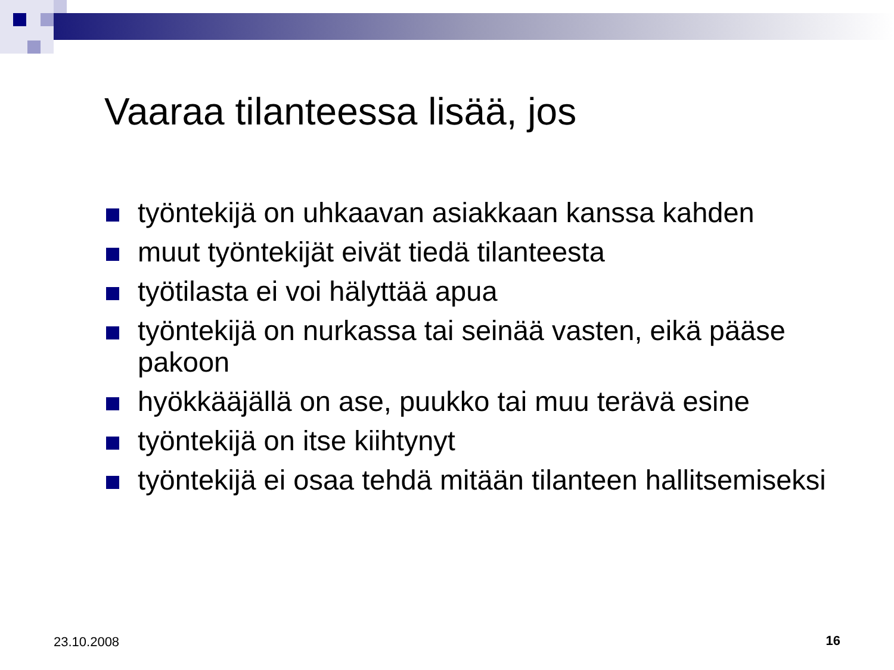Vaaraa tilanteessa lisää, jos
työntekijä on uhkaavan asiakkaan kanssa kahden
muut työntekijät eivät tiedä tilanteesta
työtilasta ei voi hälyttää apua
työntekijä on nurkassa tai seinää vasten, eikä pääse pakoon
hyökkääjällä on ase, puukko tai muu terävä esine
työntekijä on itse kiihtynyt
työntekijä ei osaa tehdä mitään tilanteen hallitsemiseksi
23.10.2008 16